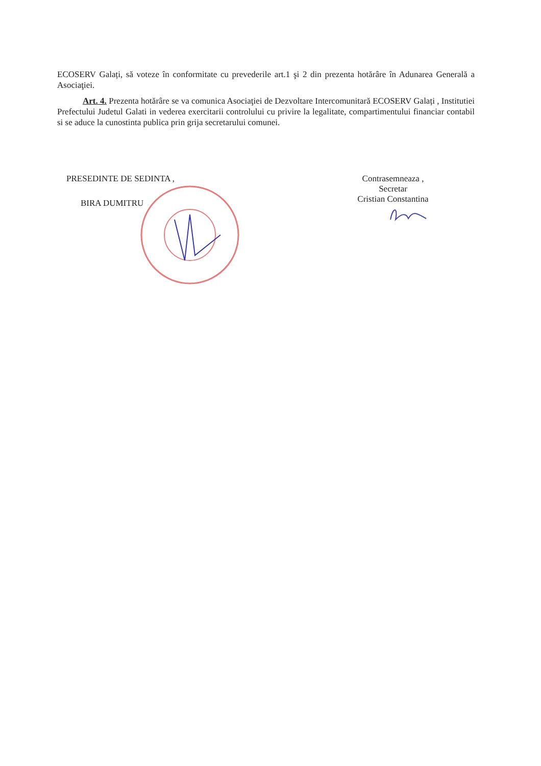ECOSERV Galați, să voteze în conformitate cu prevederile art.1 şi 2 din prezenta hotărâre în Adunarea Generală a Asociaţiei.
Art. 4. Prezenta hotărâre se va comunica Asociaţiei de Dezvoltare Intercomunitară ECOSERV Galați , Institutiei Prefectului Judetul Galati in vederea exercitarii controlului cu privire la legalitate, compartimentului financiar contabil si se aduce la cunostinta publica prin grija secretarului comunei.
PRESEDINTE DE SEDINTA ,
BIRA DUMITRU
Contrasemneaza ,
Secretar
Cristian Constantina